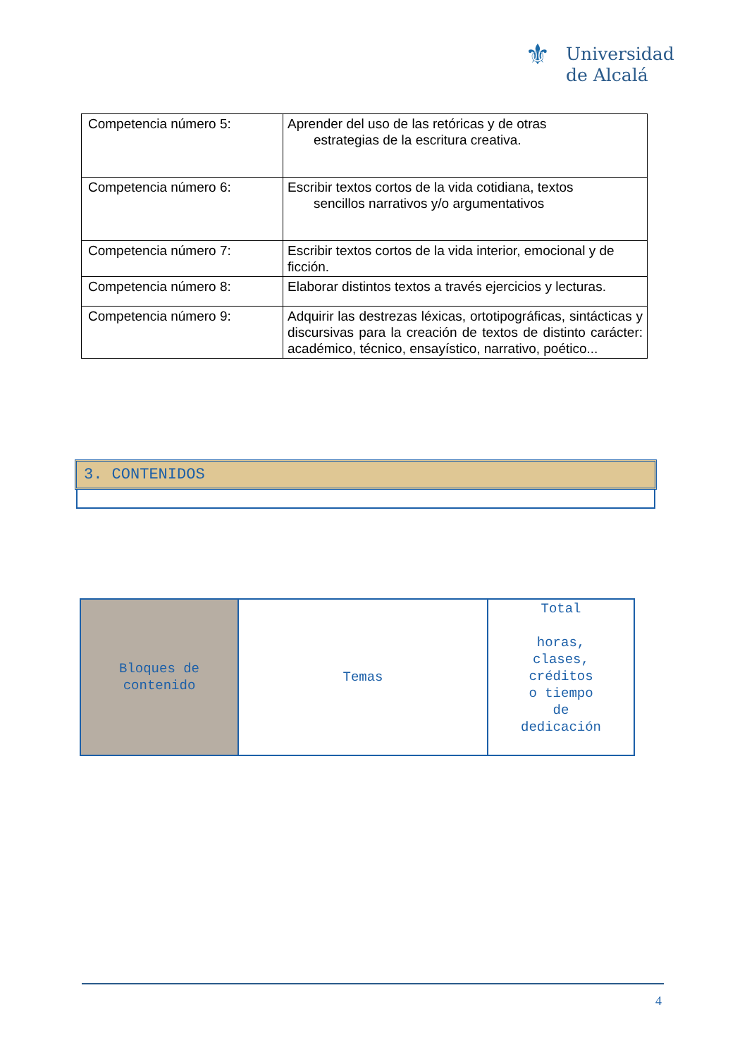⚜ Universidad
de Alcalá
| Competencia número 5: | Aprender del uso de las retóricas y de otras estrategias de la escritura creativa. |
| Competencia número 6: | Escribir textos cortos de la vida cotidiana, textos sencillos narrativos y/o argumentativos |
| Competencia número 7: | Escribir textos cortos de la vida interior, emocional y de ficción. |
| Competencia número 8: | Elaborar distintos textos a través ejercicios y lecturas. |
| Competencia número 9: | Adquirir las destrezas léxicas, ortotipográficas, sintácticas y discursivas para la creación de textos de distinto carácter: académico, técnico, ensayístico, narrativo, poético... |
3. CONTENIDOS
| Bloques de contenido | Temas | Total horas, clases, créditos o tiempo de dedicación |
4